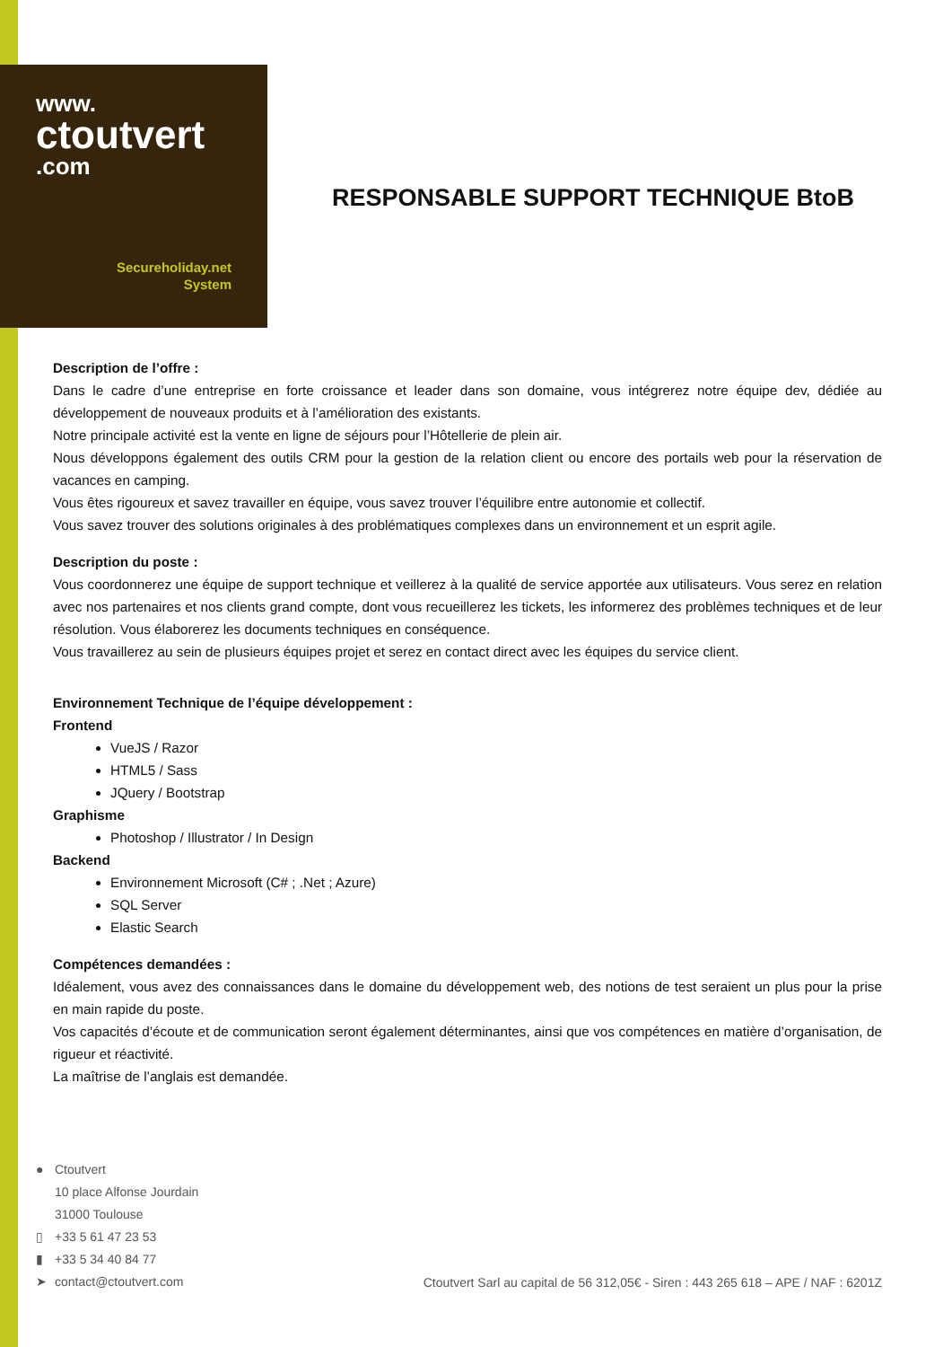www.
ctoutvert
.com
Secureholiday.net
System
RESPONSABLE SUPPORT TECHNIQUE BtoB
Description de l’offre :
Dans le cadre d’une entreprise en forte croissance et leader dans son domaine, vous intégrerez notre équipe dev, dédiée au développement de nouveaux produits et à l’amélioration des existants.
Notre principale activité est la vente en ligne de séjours pour l’Hôtellerie de plein air.
Nous développons également des outils CRM pour la gestion de la relation client ou encore des portails web pour la réservation de vacances en camping.
Vous êtes rigoureux et savez travailler en équipe, vous savez trouver l’équilibre entre autonomie et collectif.
Vous savez trouver des solutions originales à des problématiques complexes dans un environnement et un esprit agile.
Description du poste :
Vous coordonnerez une équipe de support technique et veillerez à la qualité de service apportée aux utilisateurs. Vous serez en relation avec nos partenaires et nos clients grand compte, dont vous recueillerez les tickets, les informerez des problèmes techniques et de leur résolution. Vous élaborerez les documents techniques en conséquence.
Vous travaillerez au sein de plusieurs équipes projet et serez en contact direct avec les équipes du service client.
Environnement Technique de l’équipe développement :
Frontend
VueJS / Razor
HTML5 / Sass
JQuery / Bootstrap
Graphisme
Photoshop / Illustrator / In Design
Backend
Environnement Microsoft (C# ; .Net ; Azure)
SQL Server
Elastic Search
Compétences demandées :
Idéalement, vous avez des connaissances dans le domaine du développement web, des notions de test seraient un plus pour la prise en main rapide du poste.
Vos capacités d’écoute et de communication seront également déterminantes, ainsi que vos compétences en matière d’organisation, de rigueur et réactivité.
La maîtrise de l’anglais est demandée.
● Ctoutvert
10 place Alfonse Jourdain
31000 Toulouse
▯ +33 5 61 47 23 53
▮ +33 5 34 40 84 77
➤ contact@ctoutvert.com
Ctoutvert Sarl au capital de 56 312,05€ - Siren : 443 265 618 – APE / NAF : 6201Z